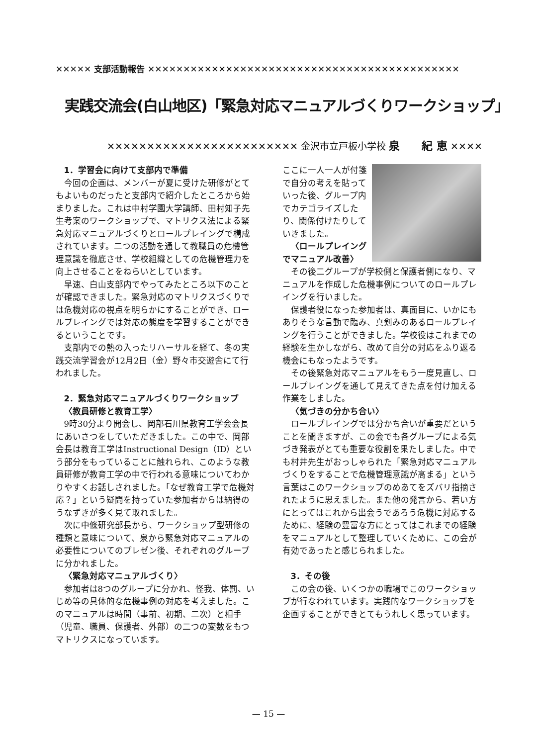✕✕✕✕✕ 支部活動報告 ✕✕✕✕✕✕✕✕✕✕✕✕✕✕✕✕✕✕✕✕✕✕✕✕✕✕✕✕✕✕✕✕✕✕✕✕✕✕✕✕✕✕✕✕
実践交流会(白山地区)「緊急対応マニュアルづくりワークショップ」
✕✕✕✕✕✕✕✕✕✕✕✕✕✕✕✕✕✕✕✕✕✕✕✕ 金沢市立戸板小学校 泉　　紀 恵 ✕✕✕✕
1．学習会に向けて支部内で準備
今回の企画は、メンバーが夏に受けた研修がとてもよいものだったと支部内で紹介したところから始まりました。これは中村学園大学講師、田村知子先生考案のワークショップで、マトリクス法による緊急対応マニュアルづくりとロールプレイングで構成されています。二つの活動を通して教職員の危機管理意識を徹底させ、学校組織としての危機管理力を向上させることをねらいとしています。
早速、白山支部内でやってみたところ以下のことが確認できました。緊急対応のマトリクスづくりでは危機対応の視点を明らかにすることができ、ロールプレイングでは対応の態度を学習することができるということです。
支部内での熱の入ったリハーサルを経て、冬の実践交流学習会が12月2日（金）野々市交遊舎にて行われました。
2．緊急対応マニュアルづくりワークショップ
〈教員研修と教育工学〉
9時30分より開会し、岡部石川県教育工学会会長にあいさつをしていただきました。この中で、岡部会長は教育工学はInstructional Design（ID）という部分をもっていることに触れられ、このような教員研修が教育工学の中で行われる意味についてわかりやすくお話しされました。「なぜ教育工学で危機対応？」という疑問を持っていた参加者からは納得のうなずきが多く見て取れました。
次に中條研究部長から、ワークショップ型研修の種類と意味について、泉から緊急対応マニュアルの必要性についてのプレゼン後、それぞれのグループに分かれました。
〈緊急対応マニュアルづくり〉
参加者は8つのグループに分かれ、怪我、体罰、いじめ等の具体的な危機事例の対応を考えました。このマニュアルは時間（事前、初期、二次）と相手（児童、職員、保護者、外部）の二つの変数をもつマトリクスになっています。
ここに一人一人が付箋で自分の考えを貼っていった後、グループ内でカテゴライズしたり、関係付けたりしていきました。
〈ロールプレイングでマニュアル改善〉
その後二グループが学校側と保護者側になり、マニュアルを作成した危機事例についてのロールプレイングを行いました。
保護者役になった参加者は、真面目に、いかにもありそうな言動で臨み、真剣みのあるロールプレイングを行うことができました。学校役はこれまでの経験を生かしながら、改めて自分の対応をふり返る機会にもなったようです。
その後緊急対応マニュアルをもう一度見直し、ロールプレイングを通して見えてきた点を付け加える作業をしました。
〈気づきの分かち合い〉
ロールプレイングでは分かち合いが重要だということを聞きますが、この会でも各グループによる気づき発表がとても重要な役割を果たしました。中でも村井先生がおっしゃられた「緊急対応マニュアルづくりをすることで危機管理意識が高まる」という言葉はこのワークショップのめあてをズバリ指摘されたように思えました。また他の発言から、若い方にとってはこれから出会うであろう危機に対応するために、経験の豊富な方にとってはこれまでの経験をマニュアルとして整理していくために、この会が有効であったと感じられました。
3．その後
この会の後、いくつかの職場でこのワークショップが行なわれています。実践的なワークショップを企画することができとてもうれしく思っています。
— 15 —